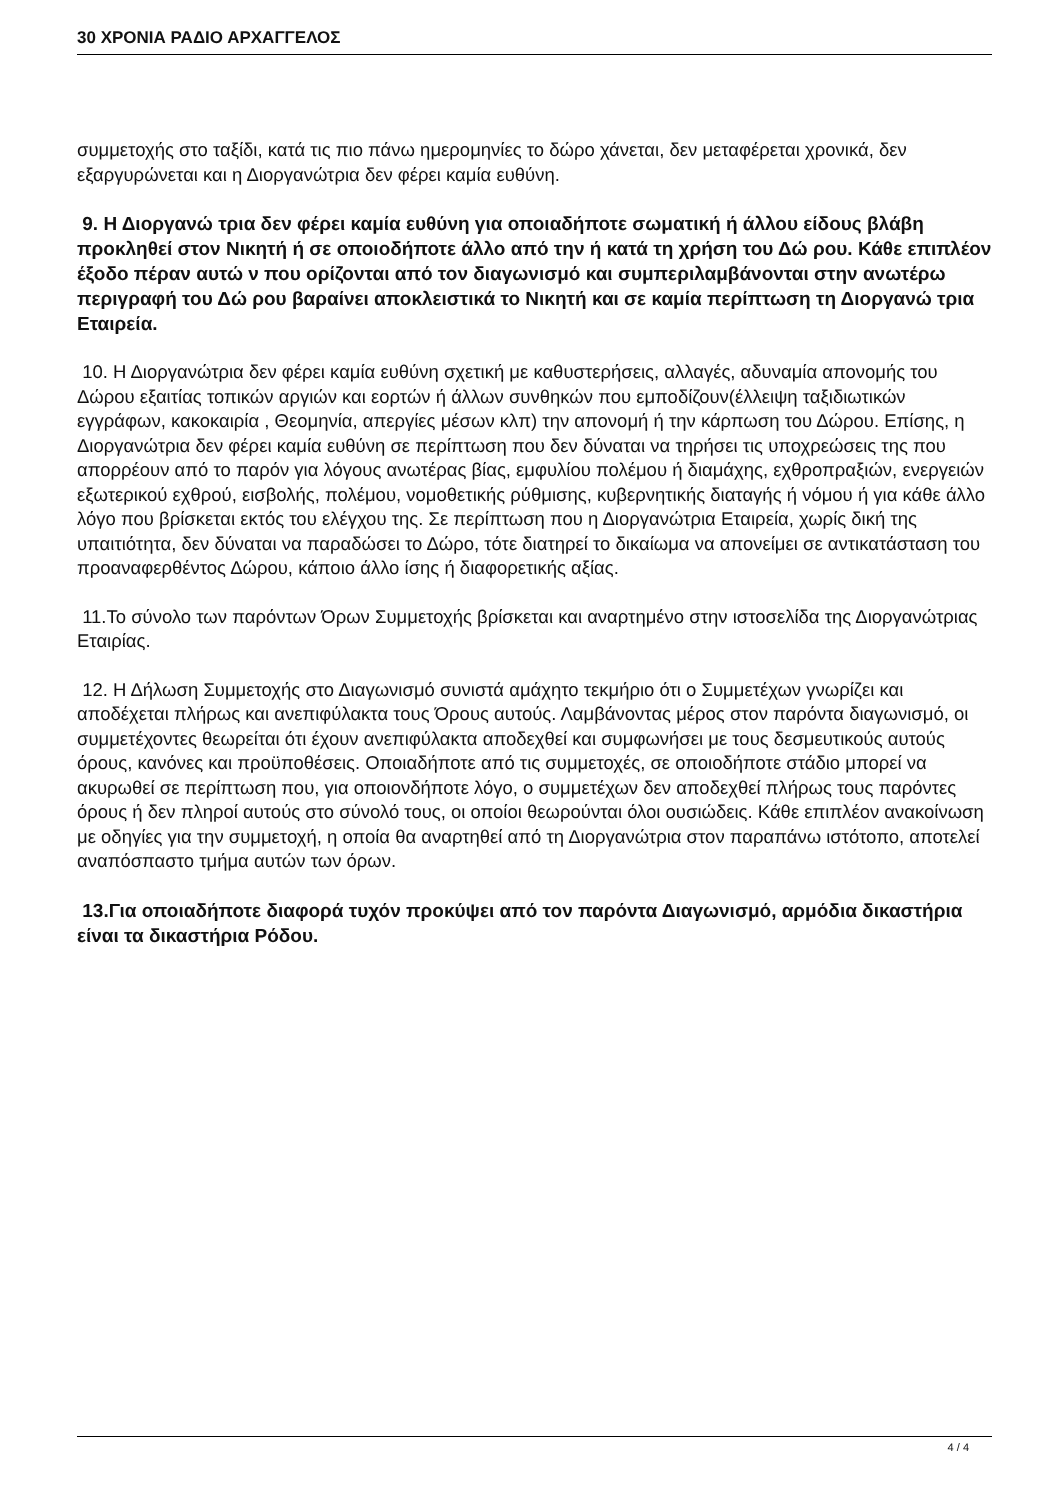30 ΧΡΟΝΙΑ ΡΑΔΙΟ ΑΡΧΑΓΓΕΛΟΣ
συμμετοχής στο ταξίδι, κατά τις πιο πάνω ημερομηνίες το δώρο χάνεται, δεν μεταφέρεται χρονικά, δεν εξαργυρώνεται και η Διοργανώτρια δεν φέρει καμία ευθύνη.
9. Η Διοργανώ τρια δεν φέρει καμία ευθύνη για οποιαδήποτε σωματική ή άλλου είδους βλάβη προκληθεί στον Νικητή ή σε οποιοδήποτε άλλο από την ή κατά τη χρήση του Δώ ρου. Κάθε επιπλέον έξοδο πέραν αυτώ ν που ορίζονται από τον διαγωνισμό και συμπεριλαμβάνονται στην ανωτέρω περιγραφή του Δώ ρου βαραίνει αποκλειστικά το Νικητή και σε καμία περίπτωση τη Διοργανώ τρια Εταιρεία.
10. Η Διοργανώτρια δεν φέρει καμία ευθύνη σχετική με καθυστερήσεις, αλλαγές, αδυναμία απονομής του Δώρου εξαιτίας τοπικών αργιών και εορτών ή άλλων συνθηκών που εμποδίζουν(έλλειψη ταξιδιωτικών εγγράφων, κακοκαιρία , Θεομηνία, απεργίες μέσων κλπ) την απονομή ή την κάρπωση του Δώρου. Επίσης, η Διοργανώτρια δεν φέρει καμία ευθύνη σε περίπτωση που δεν δύναται να τηρήσει τις υποχρεώσεις της που απορρέουν από το παρόν για λόγους ανωτέρας βίας, εμφυλίου πολέμου ή διαμάχης, εχθροπραξιών, ενεργειών εξωτερικού εχθρού, εισβολής, πολέμου, νομοθετικής ρύθμισης, κυβερνητικής διαταγής ή νόμου ή για κάθε άλλο λόγο που βρίσκεται εκτός του ελέγχου της. Σε περίπτωση που η Διοργανώτρια Εταιρεία, χωρίς δική της υπαιτιότητα, δεν δύναται να παραδώσει το Δώρο, τότε διατηρεί το δικαίωμα να απονείμει σε αντικατάσταση του προαναφερθέντος Δώρου, κάποιο άλλο ίσης ή διαφορετικής αξίας.
11.Το σύνολο των παρόντων Όρων Συμμετοχής βρίσκεται και αναρτημένο στην ιστοσελίδα της Διοργανώτριας Εταιρίας.
12. Η Δήλωση Συμμετοχής στο Διαγωνισμό συνιστά αμάχητο τεκμήριο ότι ο Συμμετέχων γνωρίζει και αποδέχεται πλήρως και ανεπιφύλακτα τους Όρους αυτούς. Λαμβάνοντας μέρος στον παρόντα διαγωνισμό, οι συμμετέχοντες θεωρείται ότι έχουν ανεπιφύλακτα αποδεχθεί και συμφωνήσει με τους δεσμευτικούς αυτούς όρους, κανόνες και προϋποθέσεις. Οποιαδήποτε από τις συμμετοχές, σε οποιοδήποτε στάδιο μπορεί να ακυρωθεί σε περίπτωση που, για οποιονδήποτε λόγο, ο συμμετέχων δεν αποδεχθεί πλήρως τους παρόντες όρους ή δεν πληροί αυτούς στο σύνολό τους, οι οποίοι θεωρούνται όλοι ουσιώδεις. Κάθε επιπλέον ανακοίνωση με οδηγίες για την συμμετοχή, η οποία θα αναρτηθεί από τη Διοργανώτρια στον παραπάνω ιστότοπο, αποτελεί αναπόσπαστο τμήμα αυτών των όρων.
13.Για οποιαδήποτε διαφορά τυχόν προκύψει από τον παρόντα Διαγωνισμό, αρμόδια δικαστήρια είναι τα δικαστήρια Ρόδου.
4 / 4